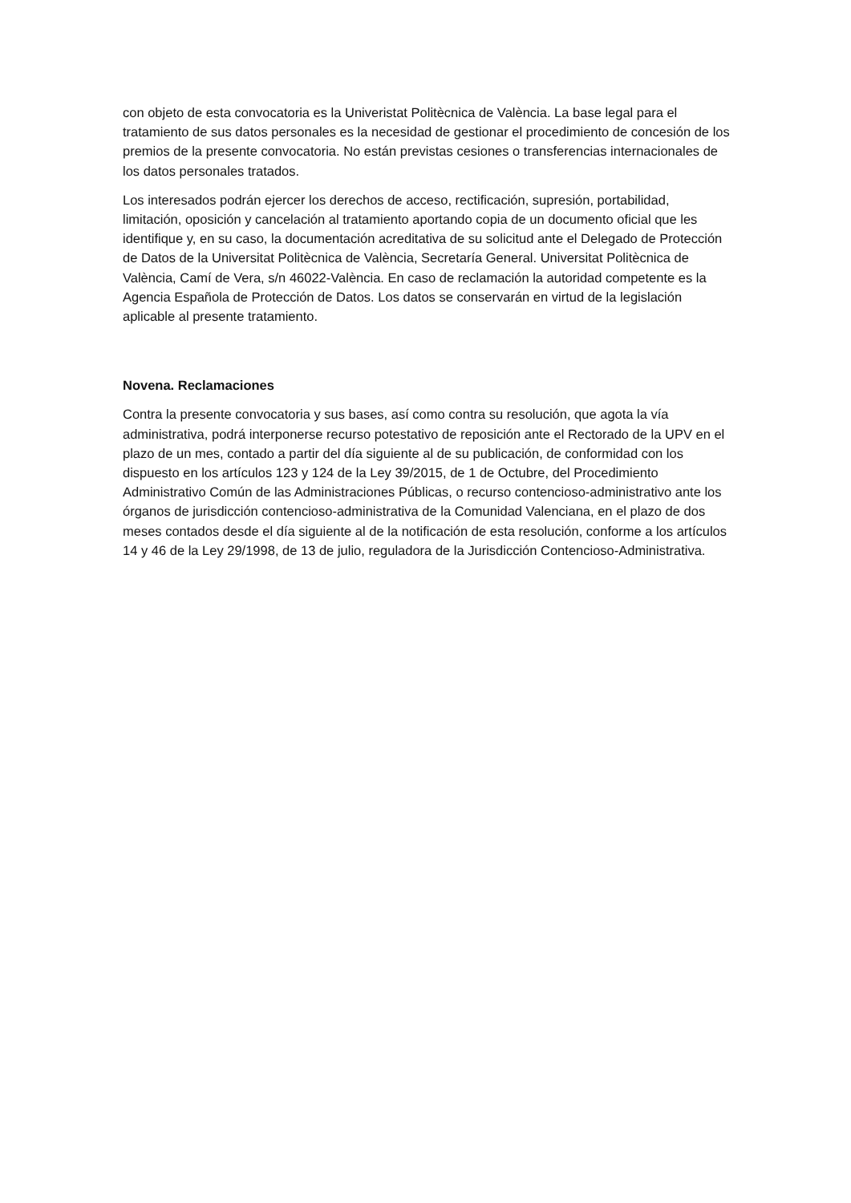con objeto de esta convocatoria es la Univeristat Politècnica de València. La base legal para el tratamiento de sus datos personales es la necesidad de gestionar el procedimiento de concesión de los premios de la presente convocatoria. No están previstas cesiones o transferencias internacionales de los datos personales tratados.
Los interesados podrán ejercer los derechos de acceso, rectificación, supresión, portabilidad, limitación, oposición y cancelación al tratamiento aportando copia de un documento oficial que les identifique y, en su caso, la documentación acreditativa de su solicitud ante el Delegado de Protección de Datos de la Universitat Politècnica de València, Secretaría General. Universitat Politècnica de València, Camí de Vera, s/n 46022-València. En caso de reclamación la autoridad competente es la Agencia Española de Protección de Datos. Los datos se conservarán en virtud de la legislación aplicable al presente tratamiento.
Novena. Reclamaciones
Contra la presente convocatoria y sus bases, así como contra su resolución, que agota la vía administrativa, podrá interponerse recurso potestativo de reposición ante el Rectorado de la UPV en el plazo de un mes, contado a partir del día siguiente al de su publicación, de conformidad con los dispuesto en los artículos 123 y 124 de la Ley 39/2015, de 1 de Octubre, del Procedimiento Administrativo Común de las Administraciones Públicas, o recurso contencioso-administrativo ante los órganos de jurisdicción contencioso-administrativa de la Comunidad Valenciana, en el plazo de dos meses contados desde el día siguiente al de la notificación de esta resolución, conforme a los artículos 14 y 46 de la Ley 29/1998, de 13 de julio, reguladora de la Jurisdicción Contencioso-Administrativa.